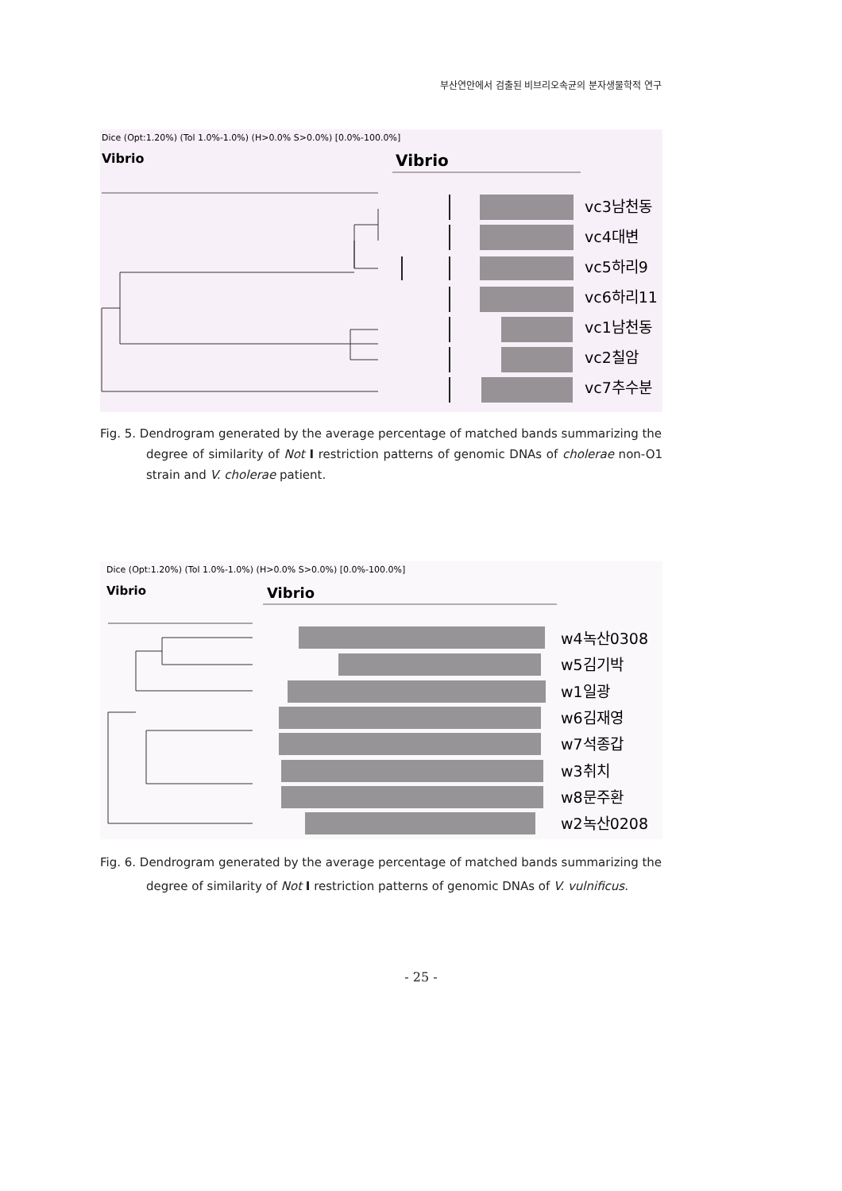부산연안에서 검출된 비브리오속균의 분자생물학적 연구
Dice (Opt:1.20%) (Tol 1.0%-1.0%) (H>0.0% S>0.0%) [0.0%-100.0%]
Vibrio
Vibrio
vc3남천동
vc4대변
vc5하리9
vc6하리11
vc1남천동
vc2칠암
vc7추수분
Fig. 5. Dendrogram generated by the average percentage of matched bands summarizing the
degree of similarity of Not I restriction patterns of genomic DNAs of cholerae non-O1 strain and V. cholerae patient.
Dice (Opt:1.20%) (Tol 1.0%-1.0%) (H>0.0% S>0.0%) [0.0%-100.0%]
Vibrio
Vibrio
w4녹산0308
w5김기박
w1일광
w6김재영
w7석종갑
w3취치
w8문주환
w2녹산0208
Fig. 6. Dendrogram generated by the average percentage of matched bands summarizing the
degree of similarity of Not I restriction patterns of genomic DNAs of V. vulnificus.
- 25 -